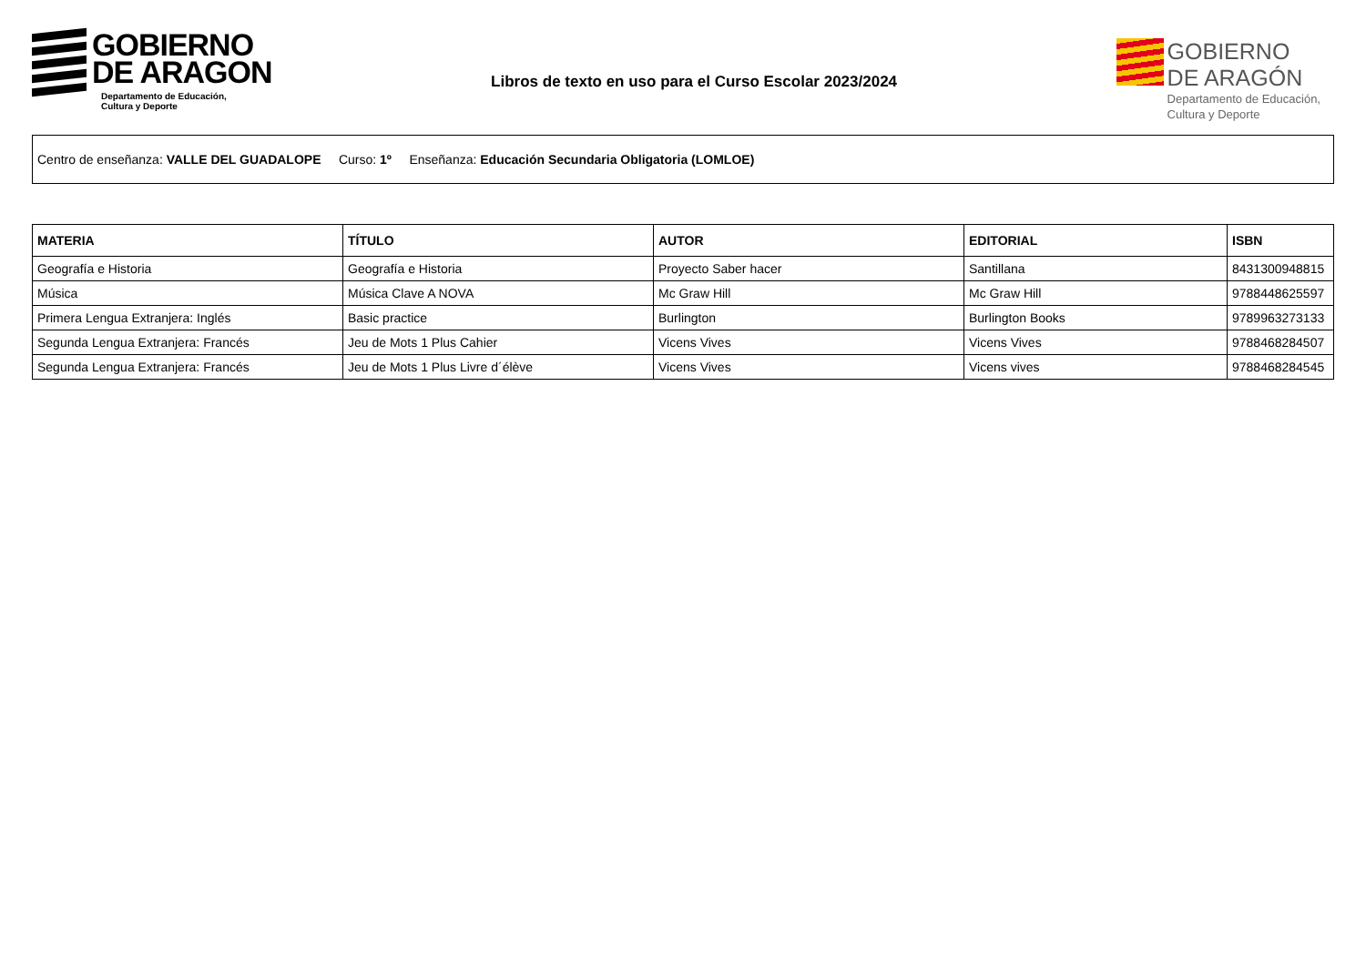GOBIERNO
DE ARAGON
Departamento de Educación,
Cultura y Deporte
Libros de texto en uso para el Curso Escolar 2023/2024
GOBIERNO
DE ARAGÓN
Departamento de Educación,
Cultura y Deporte
Centro de enseñanza: VALLE DEL GUADALOPE Curso: 1º Enseñanza: Educación Secundaria Obligatoria (LOMLOE)
| MATERIA | TÍTULO | AUTOR | EDITORIAL | ISBN |
| --- | --- | --- | --- | --- |
| Geografía e Historia | Geografía e Historia | Proyecto Saber hacer | Santillana | 8431300948815 |
| Música | Música Clave A NOVA | Mc Graw Hill | Mc Graw Hill | 9788448625597 |
| Primera Lengua Extranjera: Inglés | Basic practice | Burlington | Burlington Books | 9789963273133 |
| Segunda Lengua Extranjera: Francés | Jeu de Mots 1 Plus Cahier | Vicens Vives | Vicens Vives | 9788468284507 |
| Segunda Lengua Extranjera: Francés | Jeu de Mots 1 Plus Livre d´élève | Vicens Vives | Vicens vives | 9788468284545 |